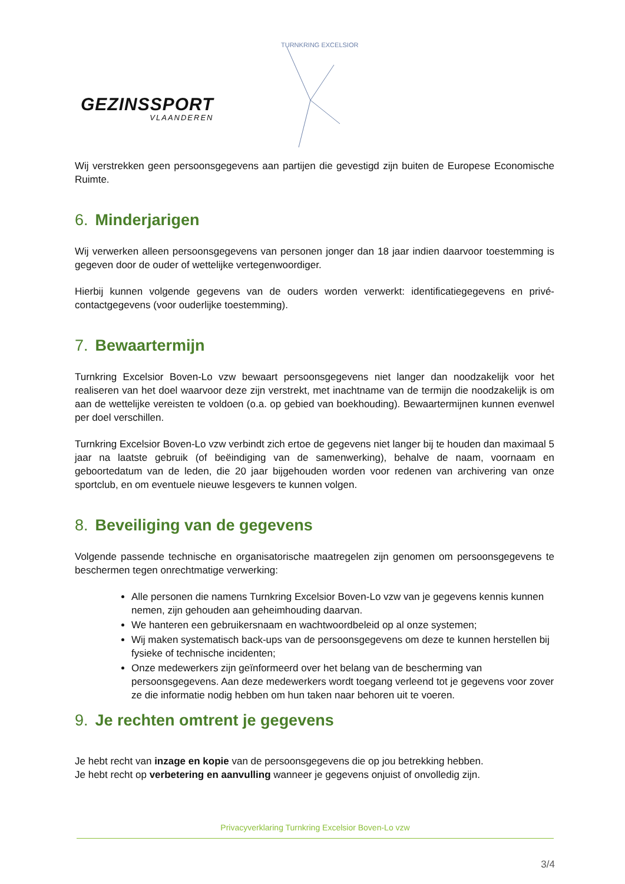GEZINSSPORT
VLAANDEREN
TURNKRING EXCELSIOR
Wij verstrekken geen persoonsgegevens aan partijen die gevestigd zijn buiten de Europese Economische Ruimte.
6. Minderjarigen
Wij verwerken alleen persoonsgegevens van personen jonger dan 18 jaar indien daarvoor toestemming is gegeven door de ouder of wettelijke vertegenwoordiger.
Hierbij kunnen volgende gegevens van de ouders worden verwerkt: identificatiegegevens en privé-contactgegevens (voor ouderlijke toestemming).
7. Bewaartermijn
Turnkring Excelsior Boven-Lo vzw bewaart persoonsgegevens niet langer dan noodzakelijk voor het realiseren van het doel waarvoor deze zijn verstrekt, met inachtname van de termijn die noodzakelijk is om aan de wettelijke vereisten te voldoen (o.a. op gebied van boekhouding). Bewaartermijnen kunnen evenwel per doel verschillen.
Turnkring Excelsior Boven-Lo vzw verbindt zich ertoe de gegevens niet langer bij te houden dan maximaal 5 jaar na laatste gebruik (of beëindiging van de samenwerking), behalve de naam, voornaam en geboortedatum van de leden, die 20 jaar bijgehouden worden voor redenen van archivering van onze sportclub, en om eventuele nieuwe lesgevers te kunnen volgen.
8. Beveiliging van de gegevens
Volgende passende technische en organisatorische maatregelen zijn genomen om persoonsgegevens te beschermen tegen onrechtmatige verwerking:
Alle personen die namens Turnkring Excelsior Boven-Lo vzw van je gegevens kennis kunnen nemen, zijn gehouden aan geheimhouding daarvan.
We hanteren een gebruikersnaam en wachtwoordbeleid op al onze systemen;
Wij maken systematisch back-ups van de persoonsgegevens om deze te kunnen herstellen bij fysieke of technische incidenten;
Onze medewerkers zijn geïnformeerd over het belang van de bescherming van persoonsgegevens. Aan deze medewerkers wordt toegang verleend tot je gegevens voor zover ze die informatie nodig hebben om hun taken naar behoren uit te voeren.
9. Je rechten omtrent je gegevens
Je hebt recht van inzage en kopie van de persoonsgegevens die op jou betrekking hebben.
Je hebt recht op verbetering en aanvulling wanneer je gegevens onjuist of onvolledig zijn.
Privacyverklaring Turnkring Excelsior Boven-Lo vzw
3/4